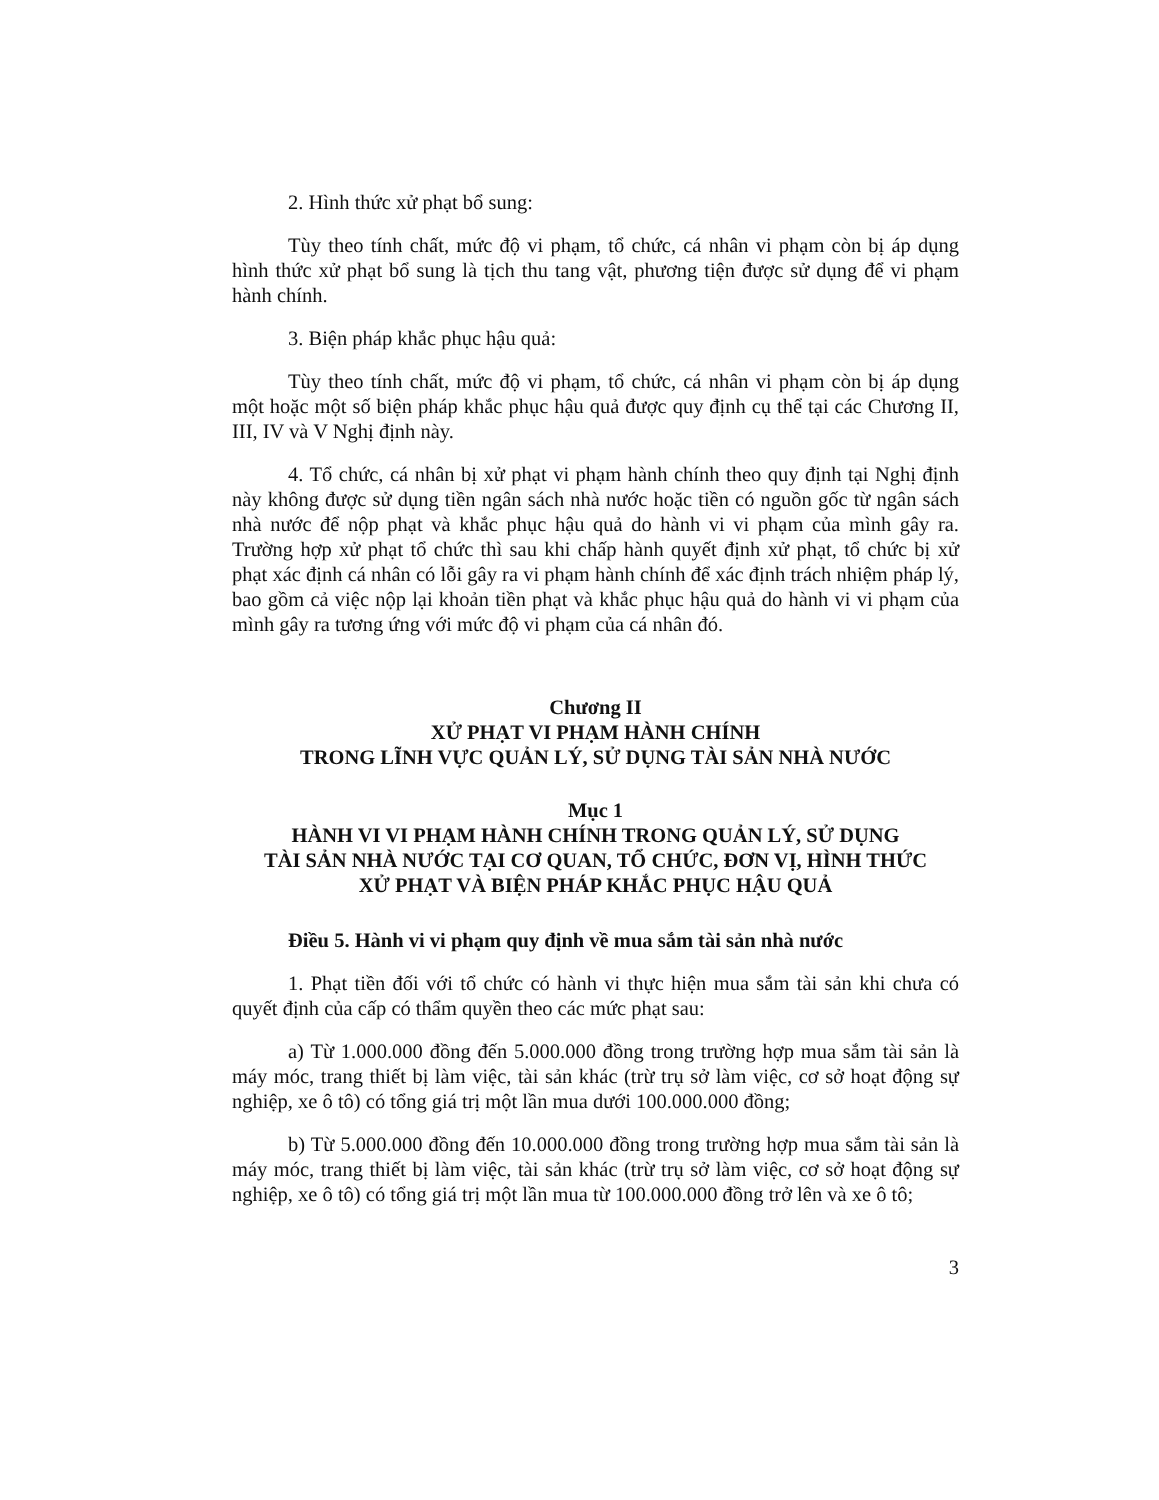2. Hình thức xử phạt bổ sung:
Tùy theo tính chất, mức độ vi phạm, tổ chức, cá nhân vi phạm còn bị áp dụng hình thức xử phạt bổ sung là tịch thu tang vật, phương tiện được sử dụng để vi phạm hành chính.
3. Biện pháp khắc phục hậu quả:
Tùy theo tính chất, mức độ vi phạm, tổ chức, cá nhân vi phạm còn bị áp dụng một hoặc một số biện pháp khắc phục hậu quả được quy định cụ thể tại các Chương II, III, IV và V Nghị định này.
4. Tổ chức, cá nhân bị xử phạt vi phạm hành chính theo quy định tại Nghị định này không được sử dụng tiền ngân sách nhà nước hoặc tiền có nguồn gốc từ ngân sách nhà nước để nộp phạt và khắc phục hậu quả do hành vi vi phạm của mình gây ra. Trường hợp xử phạt tổ chức thì sau khi chấp hành quyết định xử phạt, tổ chức bị xử phạt xác định cá nhân có lỗi gây ra vi phạm hành chính để xác định trách nhiệm pháp lý, bao gồm cả việc nộp lại khoản tiền phạt và khắc phục hậu quả do hành vi vi phạm của mình gây ra tương ứng với mức độ vi phạm của cá nhân đó.
Chương II
XỬ PHẠT VI PHẠM HÀNH CHÍNH
TRONG LĨNH VỰC QUẢN LÝ, SỬ DỤNG TÀI SẢN NHÀ NƯỚC
Mục 1
HÀNH VI VI PHẠM HÀNH CHÍNH TRONG QUẢN LÝ, SỬ DỤNG
TÀI SẢN NHÀ NƯỚC TẠI CƠ QUAN, TỔ CHỨC, ĐƠN VỊ, HÌNH THỨC
XỬ PHẠT VÀ BIỆN PHÁP KHẮC PHỤC HẬU QUẢ
Điều 5. Hành vi vi phạm quy định về mua sắm tài sản nhà nước
1. Phạt tiền đối với tổ chức có hành vi thực hiện mua sắm tài sản khi chưa có quyết định của cấp có thẩm quyền theo các mức phạt sau:
a) Từ 1.000.000 đồng đến 5.000.000 đồng trong trường hợp mua sắm tài sản là máy móc, trang thiết bị làm việc, tài sản khác (trừ trụ sở làm việc, cơ sở hoạt động sự nghiệp, xe ô tô) có tổng giá trị một lần mua dưới 100.000.000 đồng;
b) Từ 5.000.000 đồng đến 10.000.000 đồng trong trường hợp mua sắm tài sản là máy móc, trang thiết bị làm việc, tài sản khác (trừ trụ sở làm việc, cơ sở hoạt động sự nghiệp, xe ô tô) có tổng giá trị một lần mua từ 100.000.000 đồng trở lên và xe ô tô;
3